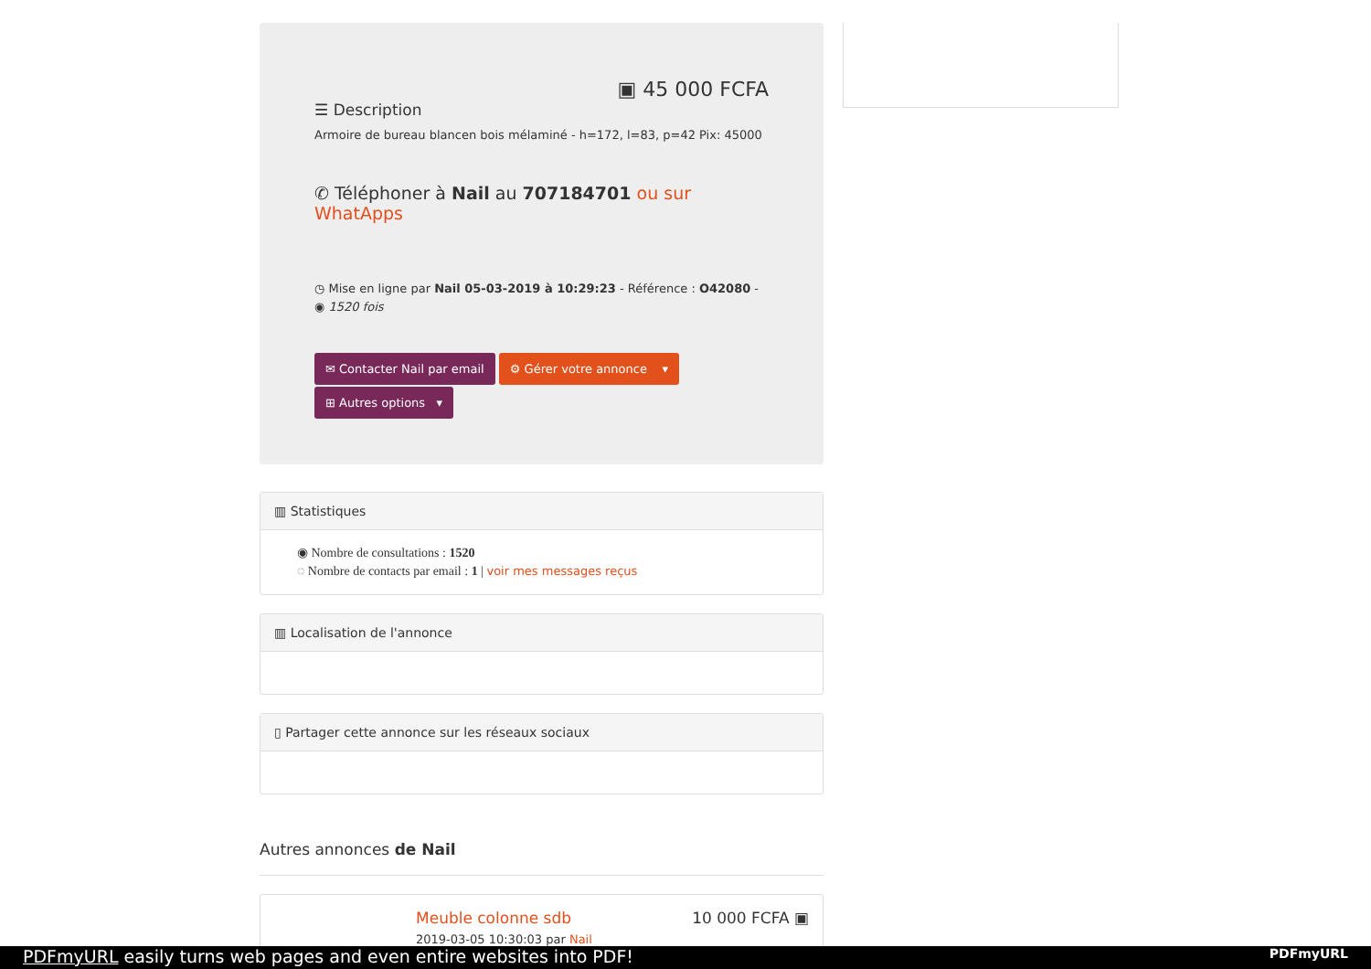▣ 45 000 FCFA
☰ Description
Armoire de bureau blancen bois mélaminé - h=172, l=83, p=42 Pix: 45000
✆ Téléphoner à Nail au 707184701 ou sur WhatApps
◷ Mise en ligne par Nail 05-03-2019 à 10:29:23 - Référence : O42080 - ◉ 1520 fois
✉ Contacter Nail par email ⚙ Gérer votre annonce ▾
⊞ Autres options ▾
▥ Statistiques
◉ Nombre de consultations : 1520
◌ Nombre de contacts par email : 1 | voir mes messages reçus
▥ Localisation de l'annonce
▯ Partager cette annonce sur les réseaux sociaux
Autres annonces de Nail
Meuble colonne sdb
2019-03-05 10:30:03 par Nail
10 000 FCFA ▣
PDFmyURL easily turns web pages and even entire websites into PDF! PDFmyURL